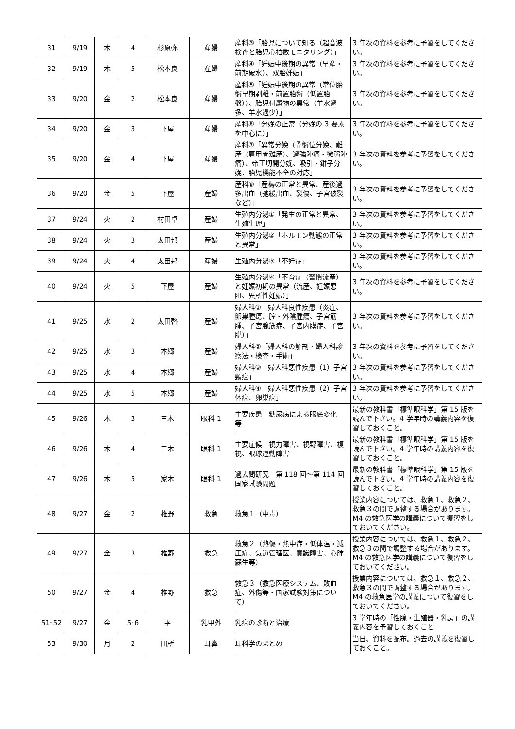| 31 | 9/19 | 木 | 4 | 杉原弥 | 産婦 | 産科③「胎児について知る（超音波検査と胎児心拍数モニタリング）」 | 3 年次の資料を参考に予習をしてください。 |
| 32 | 9/19 | 木 | 5 | 松本良 | 産婦 | 産科④「妊娠中後期の異常（早産・前期破水）、双胎妊娠」 | 3 年次の資料を参考に予習をしてください。 |
| 33 | 9/20 | 金 | 2 | 松本良 | 産婦 | 産科⑤「妊娠中後期の異常（常位胎盤早期剥離・前置胎盤（低置胎盤））、胎児付属物の異常（羊水過多、羊水過少）」 | 3 年次の資料を参考に予習をしてください。 |
| 34 | 9/20 | 金 | 3 | 下屋 | 産婦 | 産科⑥「分娩の正常（分娩の 3 要素を中心に）」 | 3 年次の資料を参考に予習をしてください。 |
| 35 | 9/20 | 金 | 4 | 下屋 | 産婦 | 産科⑦「異常分娩（骨盤位分娩、難産（肩甲骨難産）、過強陣痛・微弱陣痛）、帝王切開分娩、吸引・鉗子分娩、胎児機能不全の対応」 | 3 年次の資料を参考に予習をしてください。 |
| 36 | 9/20 | 金 | 5 | 下屋 | 産婦 | 産科⑧「産褥の正常と異常、産後過多出血（弛緩出血、裂傷、子宮破裂など）」 | 3 年次の資料を参考に予習をしてください。 |
| 37 | 9/24 | 火 | 2 | 村田卓 | 産婦 | 生殖内分泌①「発生の正常と異常、生殖生理」 | 3 年次の資料を参考に予習をしてください。 |
| 38 | 9/24 | 火 | 3 | 太田邦 | 産婦 | 生殖内分泌②「ホルモン動態の正常と異常」 | 3 年次の資料を参考に予習をしてください。 |
| 39 | 9/24 | 火 | 4 | 太田邦 | 産婦 | 生殖内分泌③「不妊症」 | 3 年次の資料を参考に予習をしてください。 |
| 40 | 9/24 | 火 | 5 | 下屋 | 産婦 | 生殖内分泌④「不育症（習慣流産）と妊娠初期の異常（流産、妊娠悪阻、異所性妊娠）」 | 3 年次の資料を参考に予習をしてください。 |
| 41 | 9/25 | 水 | 2 | 太田啓 | 産婦 | 婦人科①「婦人科良性疾患（炎症、卵巣腫瘍、腟・外陰腫瘍、子宮筋腫、子宮腺筋症、子宮内膜症、子宮脱）」 | 3 年次の資料を参考に予習をしてください。 |
| 42 | 9/25 | 水 | 3 | 本郷 | 産婦 | 婦人科②「婦人科の解剖・婦人科診察法・検査・手術」 | 3 年次の資料を参考に予習をしてください。 |
| 43 | 9/25 | 水 | 4 | 本郷 | 産婦 | 婦人科③「婦人科悪性疾患（1）子宮頸癌」 | 3 年次の資料を参考に予習をしてください。 |
| 44 | 9/25 | 水 | 5 | 本郷 | 産婦 | 婦人科④「婦人科悪性疾患（2）子宮体癌、卵巣癌」 | 3 年次の資料を参考に予習をしてください。 |
| 45 | 9/26 | 木 | 3 | 三木 | 眼科 1 | 主要疾患 糖尿病による眼底変化 等 | 最新の教科書「標準眼科学」第 15 版を読んで下さい。4 学年時の講義内容を復習しておくこと。 |
| 46 | 9/26 | 木 | 4 | 三木 | 眼科 1 | 主要症候 視力障害、視野障害、複視、眼球運動障害 | 最新の教科書「標準眼科学」第 15 版を読んで下さい。4 学年時の講義内容を復習しておくこと。 |
| 47 | 9/26 | 木 | 5 | 家木 | 眼科 1 | 過去問研究 第 118 回～第 114 回国家試験問題 | 最新の教科書「標準眼科学」第 15 版を読んで下さい。4 学年時の講義内容を復習しておくこと。 |
| 48 | 9/27 | 金 | 2 | 椎野 | 救急 | 救急１（中毒） | 授業内容については、救急１、救急２、救急３の間で調整する場合があります。M4 の救急医学の講義について復習をしておいてください。 |
| 49 | 9/27 | 金 | 3 | 椎野 | 救急 | 救急２（熱傷・熱中症・低体温・減圧症、気道管理医、意識障害、心肺蘇生等） | 授業内容については、救急１、救急２、救急３の間で調整する場合があります。M4 の救急医学の講義について復習をしておいてください。 |
| 50 | 9/27 | 金 | 4 | 椎野 | 救急 | 救急３（救急医療システム、敗血症、外傷等・国家試験対策について） | 授業内容については、救急１、救急２、救急３の間で調整する場合があります。M4 の救急医学の講義について復習をしておいてください。 |
| 51･52 | 9/27 | 金 | 5･6 | 平 | 乳甲外 | 乳癌の診断と治療 | 3 学年時の「性腺・生殖器・乳房」の講義内容を予習しておくこと |
| 53 | 9/30 | 月 | 2 | 田所 | 耳鼻 | 耳科学のまとめ | 当日、資料を配布。過去の講義を復習しておくこと。 |